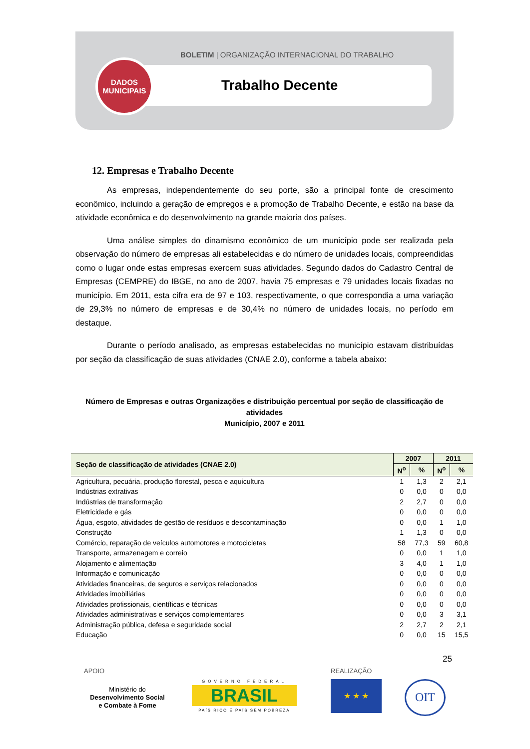BOLETIM | ORGANIZAÇÃO INTERNACIONAL DO TRABALHO
Trabalho Decente
DADOS
MUNICIPAIS
12. Empresas e Trabalho Decente
As empresas, independentemente do seu porte, são a principal fonte de crescimento econômico, incluindo a geração de empregos e a promoção de Trabalho Decente, e estão na base da atividade econômica e do desenvolvimento na grande maioria dos países.
Uma análise simples do dinamismo econômico de um município pode ser realizada pela observação do número de empresas ali estabelecidas e do número de unidades locais, compreendidas como o lugar onde estas empresas exercem suas atividades. Segundo dados do Cadastro Central de Empresas (CEMPRE) do IBGE, no ano de 2007, havia 75 empresas e 79 unidades locais fixadas no município. Em 2011, esta cifra era de 97 e 103, respectivamente, o que correspondia a uma variação de 29,3% no número de empresas e de 30,4% no número de unidades locais, no período em destaque.
Durante o período analisado, as empresas estabelecidas no município estavam distribuídas por seção da classificação de suas atividades (CNAE 2.0), conforme a tabela abaixo:
Número de Empresas e outras Organizações e distribuição percentual por seção de classificação de atividades
Município, 2007 e 2011
| Seção de classificação de atividades (CNAE 2.0) | 2007 | | 2011 | |
| --- | --- | --- | --- | --- |
| | N<sup>o</sup> | % | N<sup>o</sup> | % |
| Agricultura, pecuária, produção florestal, pesca e aquicultura | 1 | 1,3 | 2 | 2,1 |
| Indústrias extrativas | 0 | 0,0 | 0 | 0,0 |
| Indústrias de transformação | 2 | 2,7 | 0 | 0,0 |
| Eletricidade e gás | 0 | 0,0 | 0 | 0,0 |
| Água, esgoto, atividades de gestão de resíduos e descontaminação | 0 | 0,0 | 1 | 1,0 |
| Construção | 1 | 1,3 | 0 | 0,0 |
| Comércio, reparação de veículos automotores e motocicletas | 58 | 77,3 | 59 | 60,8 |
| Transporte, armazenagem e correio | 0 | 0,0 | 1 | 1,0 |
| Alojamento e alimentação | 3 | 4,0 | 1 | 1,0 |
| Informação e comunicação | 0 | 0,0 | 0 | 0,0 |
| Atividades financeiras, de seguros e serviços relacionados | 0 | 0,0 | 0 | 0,0 |
| Atividades imobiliárias | 0 | 0,0 | 0 | 0,0 |
| Atividades profissionais, científicas e técnicas | 0 | 0,0 | 0 | 0,0 |
| Atividades administrativas e serviços complementares | 0 | 0,0 | 3 | 3,1 |
| Administração pública, defesa e seguridade social | 2 | 2,7 | 2 | 2,1 |
| Educação | 0 | 0,0 | 15 | 15,5 |
25
APOIO REALIZAÇÃO
Ministério do
Desenvolvimento Social
e Combate à Fome
GOVERNO FEDERAL
BRASIL
PAÍS RICO É PAÍS SEM POBREZA
★ ★ ★ OIT